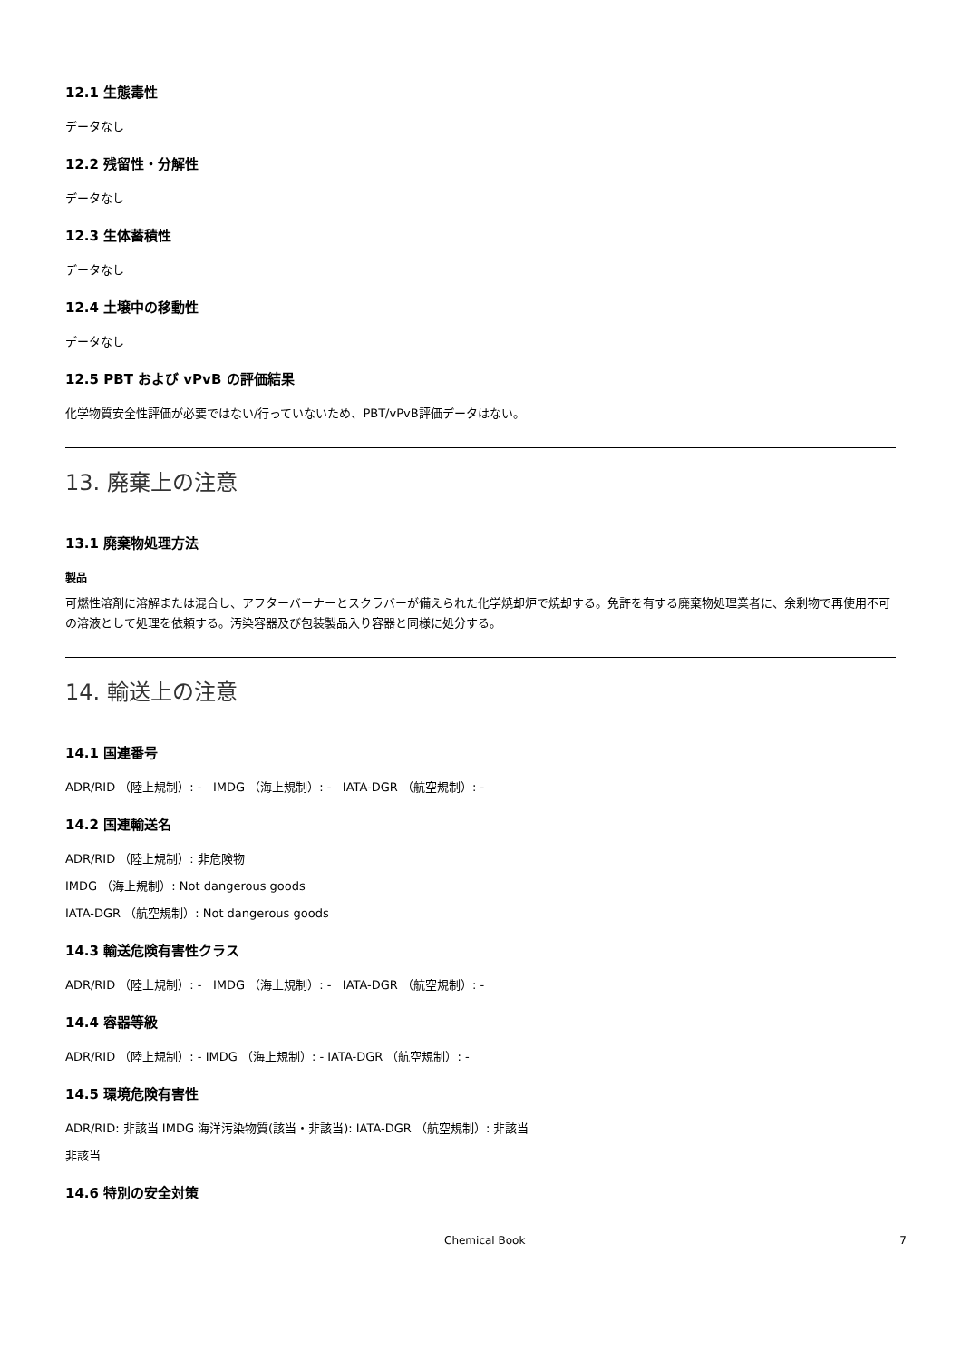12.1 生態毒性
データなし
12.2 残留性・分解性
データなし
12.3 生体蓄積性
データなし
12.4 土壌中の移動性
データなし
12.5 PBT および vPvB の評価結果
化学物質安全性評価が必要ではない/行っていないため、PBT/vPvB評価データはない。
13. 廃棄上の注意
13.1 廃棄物処理方法
製品
可燃性溶剤に溶解または混合し、アフターバーナーとスクラバーが備えられた化学焼却炉で焼却する。免許を有する廃棄物処理業者に、余剰物で再使用不可の溶液として処理を依頼する。汚染容器及び包装製品入り容器と同様に処分する。
14. 輸送上の注意
14.1 国連番号
ADR/RID （陸上規制）: - IMDG （海上規制）: - IATA-DGR （航空規制）: -
14.2 国連輸送名
ADR/RID （陸上規制）: 非危険物
IMDG （海上規制）: Not dangerous goods
IATA-DGR （航空規制）: Not dangerous goods
14.3 輸送危険有害性クラス
ADR/RID （陸上規制）: - IMDG （海上規制）: - IATA-DGR （航空規制）: -
14.4 容器等級
ADR/RID （陸上規制）: - IMDG （海上規制）: - IATA-DGR （航空規制）: -
14.5 環境危険有害性
ADR/RID: 非該当 IMDG 海洋汚染物質(該当・非該当): IATA-DGR （航空規制）: 非該当
非該当
14.6 特別の安全対策
Chemical Book 7